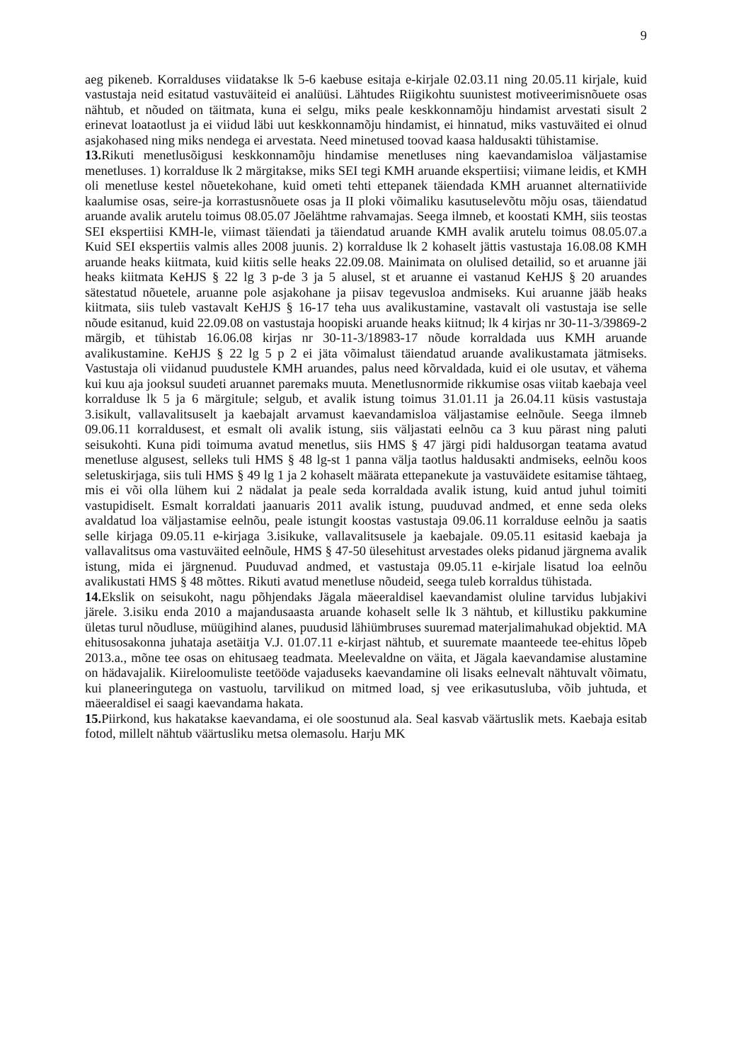9
aeg pikeneb. Korralduses viidatakse lk 5-6 kaebuse esitaja e-kirjale 02.03.11 ning 20.05.11 kirjale, kuid vastustaja neid esitatud vastuväiteid ei analüüsi. Lähtudes Riigikohtu suunistest motiveerimisnõuete osas nähtub, et nõuded on täitmata, kuna ei selgu, miks peale keskkonnamõju hindamist arvestati sisult 2 erinevat loataotlust ja ei viidud läbi uut keskkonnamõju hindamist, ei hinnatud, miks vastuväited ei olnud asjakohased ning miks nendega ei arvestata. Need minetused toovad kaasa haldusakti tühistamise.
13. Rikuti menetlusõigusi keskkonnamõju hindamise menetluses ning kaevandamisloa väljastamise menetluses. 1) korralduse lk 2 märgitakse, miks SEI tegi KMH aruande ekspertiisi; viimane leidis, et KMH oli menetluse kestel nõuetekohane, kuid ometi tehti ettepanek täiendada KMH aruannet alternatiivide kaalumise osas, seire-ja korrastusnõuete osas ja II ploki võimaliku kasutuselevõtu mõju osas, täiendatud aruande avalik arutelu toimus 08.05.07 Jõelähtme rahvamajas. Seega ilmneb, et koostati KMH, siis teostas SEI ekspertiisi KMH-le, viimast täiendati ja täiendatud aruande KMH avalik arutelu toimus 08.05.07.a Kuid SEI ekspertiis valmis alles 2008 juunis. 2) korralduse lk 2 kohaselt jättis vastustaja 16.08.08 KMH aruande heaks kiitmata, kuid kiitis selle heaks 22.09.08. Mainimata on olulised detailid, so et aruanne jäi heaks kiitmata KeHJS § 22 lg 3 p-de 3 ja 5 alusel, st et aruanne ei vastanud KeHJS § 20 aruandes sätestatud nõuetele, aruanne pole asjakohane ja piisav tegevusloa andmiseks. Kui aruanne jääb heaks kiitmata, siis tuleb vastavalt KeHJS § 16-17 teha uus avalikustamine, vastavalt oli vastustaja ise selle nõude esitanud, kuid 22.09.08 on vastustaja hoopiski aruande heaks kiitnud; lk 4 kirjas nr 30-11-3/39869-2 märgib, et tühistab 16.06.08 kirjas nr 30-11-3/18983-17 nõude korraldada uus KMH aruande avalikustamine. KeHJS § 22 lg 5 p 2 ei jäta võimalust täiendatud aruande avalikustamata jätmiseks. Vastustaja oli viidanud puudustele KMH aruandes, palus need kõrvaldada, kuid ei ole usutav, et vähema kui kuu aja jooksul suudeti aruannet paremaks muuta. Menetlusnormide rikkumise osas viitab kaebaja veel korralduse lk 5 ja 6 märgitule; selgub, et avalik istung toimus 31.01.11 ja 26.04.11 küsis vastustaja 3.isikult, vallavalitsuselt ja kaebajalt arvamust kaevandamisloa väljastamise eelnõule. Seega ilmneb 09.06.11 korraldusest, et esmalt oli avalik istung, siis väljastati eelnõu ca 3 kuu pärast ning paluti seisukohti. Kuna pidi toimuma avatud menetlus, siis HMS § 47 järgi pidi haldusorgan teatama avatud menetluse algusest, selleks tuli HMS § 48 lg-st 1 panna välja taotlus haldusakti andmiseks, eelnõu koos seletuskirjaga, siis tuli HMS § 49 lg 1 ja 2 kohaselt määrata ettepanekute ja vastuväidete esitamise tähtaeg, mis ei või olla lühem kui 2 nädalat ja peale seda korraldada avalik istung, kuid antud juhul toimiti vastupidiselt. Esmalt korraldati jaanuaris 2011 avalik istung, puuduvad andmed, et enne seda oleks avaldatud loa väljastamise eelnõu, peale istungit koostas vastustaja 09.06.11 korralduse eelnõu ja saatis selle kirjaga 09.05.11 e-kirjaga 3.isikuke, vallavalitsusele ja kaebajale. 09.05.11 esitasid kaebaja ja vallavalitsus oma vastuväited eelnõule, HMS § 47-50 ülesehitust arvestades oleks pidanud järgnema avalik istung, mida ei järgnenud. Puuduvad andmed, et vastustaja 09.05.11 e-kirjale lisatud loa eelnõu avalikustati HMS § 48 mõttes. Rikuti avatud menetluse nõudeid, seega tuleb korraldus tühistada.
14. Ekslik on seisukoht, nagu põhjendaks Jägala mäeeraldisel kaevandamist oluline tarvidus lubjakivi järele. 3.isiku enda 2010 a majandusaasta aruande kohaselt selle lk 3 nähtub, et killustiku pakkumine ületas turul nõudluse, müügihind alanes, puudusid lähiümbruses suuremad materjalimahukad objektid. MA ehitusosakonna juhataja asetäitja V.J. 01.07.11 e-kirjast nähtub, et suuremate maanteede tee-ehitus lõpeb 2013.a., mõne tee osas on ehitusaeg teadmata. Meelevaldne on väita, et Jägala kaevandamise alustamine on hädavajalik. Kiireloomuliste teetööde vajaduseks kaevandamine oli lisaks eelnevalt nähtuvalt võimatu, kui planeeringutega on vastuolu, tarvilikud on mitmed load, sj vee erikasutusluba, võib juhtuda, et mäeeraldisel ei saagi kaevandama hakata.
15. Piirkond, kus hakatakse kaevandama, ei ole soostunud ala. Seal kasvab väärtuslik mets. Kaebaja esitab fotod, millelt nähtub väärtusliku metsa olemasolu. Harju MK